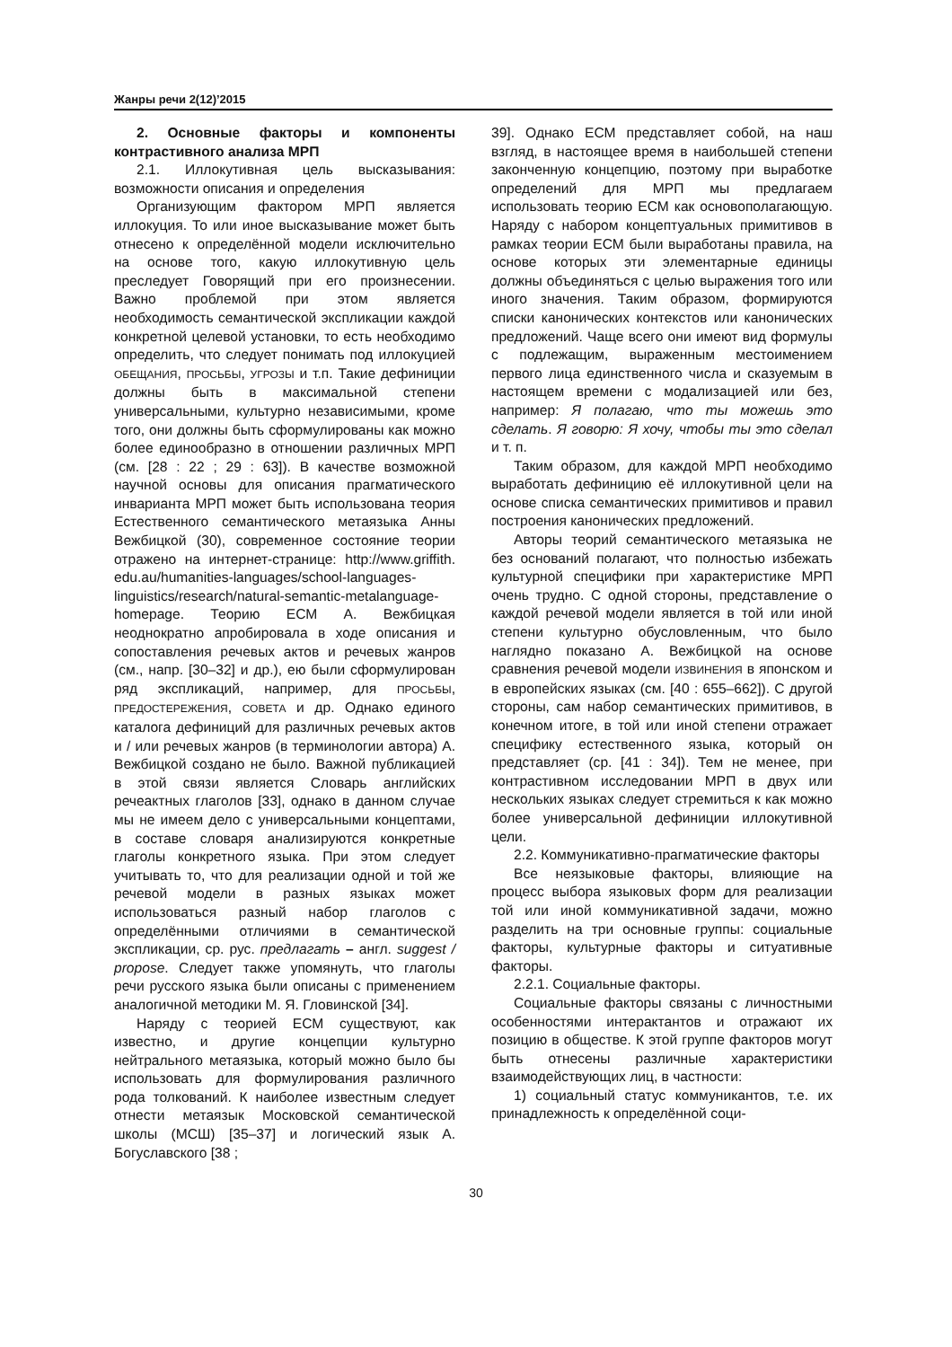Жанры речи 2(12)’2015
2. Основные факторы и компоненты контрастивного анализа МРП
2.1. Иллокутивная цель высказывания: возможности описания и определения
Организующим фактором МРП является иллокуция. То или иное высказывание может быть отнесено к определённой модели исключительно на основе того, какую иллокутивную цель преследует Говорящий при его произнесении. Важно проблемой при этом является необходимость семантической экспликации каждой конкретной целевой установки, то есть необходимо определить, что следует понимать под иллокуцией ОБЕЩАНИЯ, ПРОСЬБЫ, УГРОЗЫ и т.п. Такие дефиниции должны быть в максимальной степени универсальными, культурно независимыми, кроме того, они должны быть сформулированы как можно более единообразно в отношении различных МРП (см. [28 : 22 ; 29 : 63]). В качестве возможной научной основы для описания прагматического инварианта МРП может быть использована теория Естественного семантического метаязыка Анны Вежбицкой (30), современное состояние теории отражено на интернет-странице: http://www.griffith. edu.au/humanities-languages/school-languages-linguistics/research/natural-semantic-metalanguage-homepage. Теорию ЕСМ А. Вежбицкая неоднократно апробировала в ходе описания и сопоставления речевых актов и речевых жанров (см., напр. [30–32] и др.), ею были сформулирован ряд экспликаций, например, для ПРОСЬБЫ, ПРЕДОСТЕРЕЖЕНИЯ, СОВЕТА и др. Однако единого каталога дефиниций для различных речевых актов и / или речевых жанров (в терминологии автора) А. Вежбицкой создано не было. Важной публикацией в этой связи является Словарь английских речеактных глаголов [33], однако в данном случае мы не имеем дело с универсальными концептами, в составе словаря анализируются конкретные глаголы конкретного языка. При этом следует учитывать то, что для реализации одной и той же речевой модели в разных языках может использоваться разный набор глаголов с определёнными отличиями в семантической экспликации, ср. рус. предлагать – англ. suggest / propose. Следует также упомянуть, что глаголы речи русского языка были описаны с применением аналогичной методики М. Я. Гловинской [34].
Наряду с теорией ЕСМ существуют, как известно, и другие концепции культурно нейтрального метаязыка, который можно было бы использовать для формулирования различного рода толкований. К наиболее известным следует отнести метаязык Московской семантической школы (МСШ) [35–37] и логический язык А. Богуславского [38 ;
39]. Однако ЕСМ представляет собой, на наш взгляд, в настоящее время в наибольшей степени законченную концепцию, поэтому при выработке определений для МРП мы предлагаем использовать теорию ЕСМ как основополагающую. Наряду с набором концептуальных примитивов в рамках теории ЕСМ были выработаны правила, на основе которых эти элементарные единицы должны объединяться с целью выражения того или иного значения. Таким образом, формируются списки канонических контекстов или канонических предложений. Чаще всего они имеют вид формулы с подлежащим, выраженным местоимением первого лица единственного числа и сказуемым в настоящем времени с модализацией или без, например: Я полагаю, что ты можешь это сделать. Я говорю: Я хочу, чтобы ты это сделал и т. п.
Таким образом, для каждой МРП необходимо выработать дефиницию её иллокутивной цели на основе списка семантических примитивов и правил построения канонических предложений.
Авторы теорий семантического метаязыка не без оснований полагают, что полностью избежать культурной специфики при характеристике МРП очень трудно. С одной стороны, представление о каждой речевой модели является в той или иной степени культурно обусловленным, что было наглядно показано А. Вежбицкой на основе сравнения речевой модели ИЗВИНЕНИЯ в японском и в европейских языках (см. [40 : 655–662]). С другой стороны, сам набор семантических примитивов, в конечном итоге, в той или иной степени отражает специфику естественного языка, который он представляет (ср. [41 : 34]). Тем не менее, при контрастивном исследовании МРП в двух или нескольких языках следует стремиться к как можно более универсальной дефиниции иллокутивной цели.
2.2. Коммуникативно-прагматические факторы
Все неязыковые факторы, влияющие на процесс выбора языковых форм для реализации той или иной коммуникативной задачи, можно разделить на три основные группы: социальные факторы, культурные факторы и ситуативные факторы.
2.2.1. Социальные факторы.
Социальные факторы связаны с личностными особенностями интерактантов и отражают их позицию в обществе. К этой группе факторов могут быть отнесены различные характеристики взаимодействующих лиц, в частности:
1) социальный статус коммуникантов, т.е. их принадлежность к определённой соци-
30